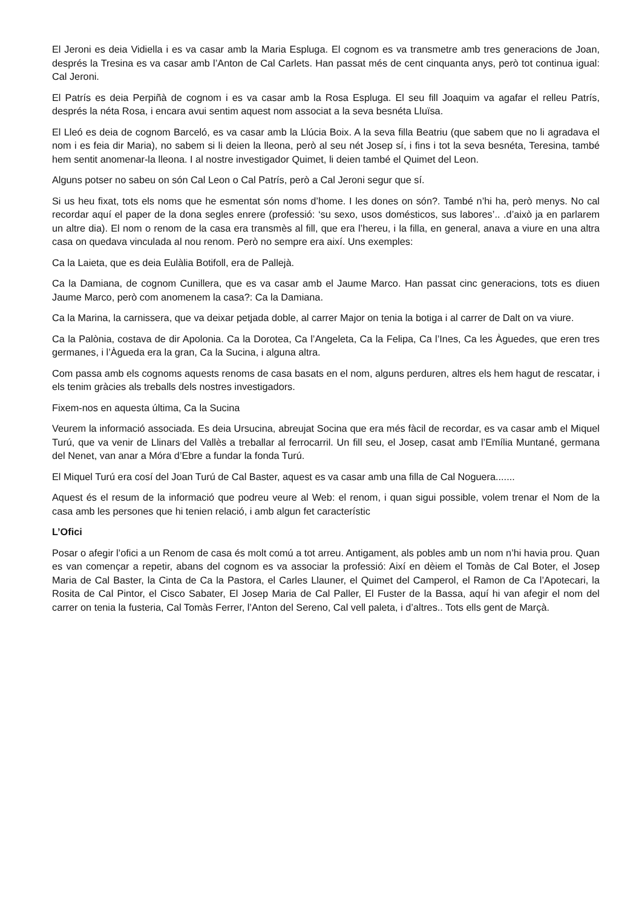El Jeroni es deia Vidiella i es va casar amb la Maria Espluga. El cognom es va transmetre amb tres generacions de Joan, després la Tresina es va casar amb l’Anton de Cal Carlets. Han passat més de cent cinquanta anys, però tot continua igual: Cal Jeroni.
El Patrís es deia Perpiñà de cognom i es va casar amb la Rosa Espluga. El seu fill Joaquim va agafar el relleu Patrís, després la néta Rosa, i encara avui sentim aquest nom associat a la seva besnéta Lluïsa.
El Lleó es deia de cognom Barceló, es va casar amb la Llúcia Boix. A la seva filla Beatriu (que sabem que no li agradava el nom i es feia dir Maria), no sabem si li deien la lleona, però al seu nét Josep sí, i fins i tot la seva besnéta, Teresina, també hem sentit anomenar-la lleona. I al nostre investigador Quimet, li deien també el Quimet del Leon.
Alguns potser no sabeu on són Cal Leon o Cal Patrís, però a Cal Jeroni segur que sí.
Si us heu fixat, tots els noms que he esmentat són noms d’home. I les dones on són?. També n’hi ha, però menys. No cal recordar aquí el paper de la dona segles enrere (professió: ‘su sexo, usos domésticos, sus labores’.. .d’això ja en parlarem un altre dia). El nom o renom de la casa era transmès al fill, que era l’hereu, i la filla, en general, anava a viure en una altra casa on quedava vinculada al nou renom. Però no sempre era així. Uns exemples:
Ca la Laieta, que es deia Eulàlia Botifoll, era de Pallejà.
Ca la Damiana, de cognom Cunillera, que es va casar amb el Jaume Marco. Han passat cinc generacions, tots es diuen Jaume Marco, però com anomenem la casa?: Ca la Damiana.
Ca la Marina, la carnissera, que va deixar petjada doble, al carrer Major on tenia la botiga i al carrer de Dalt on va viure.
Ca la Palònia, costava de dir Apolonia. Ca la Dorotea, Ca l’Angeleta, Ca la Felipa, Ca l’Ines, Ca les Àguedes, que eren tres germanes, i l’Àgueda era la gran, Ca la Sucina, i alguna altra.
Com passa amb els cognoms aquests renoms de casa basats en el nom, alguns perduren, altres els hem hagut de rescatar, i els tenim gràcies als treballs dels nostres investigadors.
Fixem-nos en aquesta última, Ca la Sucina
Veurem la informació associada. Es deia Ursucina, abreujat Socina que era més fàcil de recordar, es va casar amb el Miquel Turú, que va venir de Llinars del Vallès a treballar al ferrocarril. Un fill seu, el Josep, casat amb l’Emília Muntané, germana del Nenet, van anar a Móra d’Ebre a fundar la fonda Turú.
El Miquel Turú era cosí del Joan Turú de Cal Baster, aquest es va casar amb una filla de Cal Noguera.......
Aquest és el resum de la informació que podreu veure al Web: el renom, i quan sigui possible, volem trenar el Nom de la casa amb les persones que hi tenien relació, i amb algun fet característic
L’Ofici
Posar o afegir l’ofici a un Renom de casa és molt comú a tot arreu. Antigament, als pobles amb un nom n’hi havia prou. Quan es van començar a repetir, abans del cognom es va associar la professió: Així en dèiem el Tomàs de Cal Boter, el Josep Maria de Cal Baster, la Cinta de Ca la Pastora, el Carles Llauner, el Quimet del Camperol, el Ramon de Ca l’Apotecari, la Rosita de Cal Pintor, el Cisco Sabater, El Josep Maria de Cal Paller, El Fuster de la Bassa, aquí hi van afegir el nom del carrer on tenia la fusteria, Cal Tomàs Ferrer, l’Anton del Sereno, Cal vell paleta, i d’altres.. Tots ells gent de Marçà.